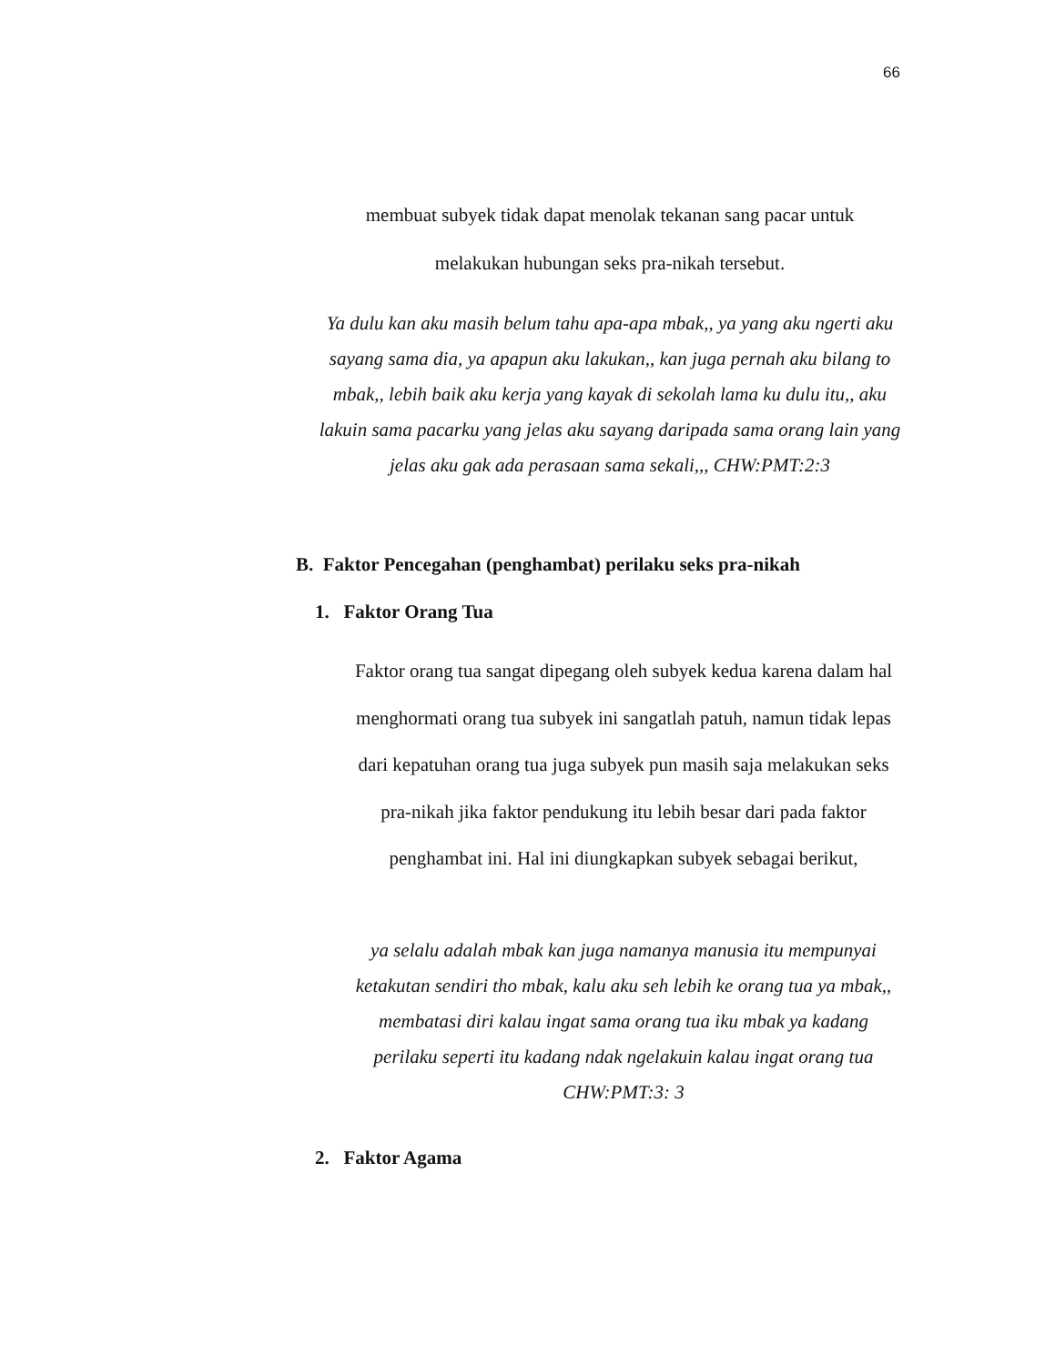66
membuat subyek tidak dapat menolak tekanan sang pacar untuk
melakukan hubungan seks pra-nikah tersebut.
Ya dulu kan aku masih belum tahu apa-apa mbak,, ya yang aku ngerti aku sayang sama dia, ya apapun aku lakukan,, kan juga pernah aku bilang to mbak,, lebih baik aku kerja yang kayak di sekolah lama ku dulu itu,, aku lakuin sama pacarku yang jelas aku sayang daripada sama orang lain yang jelas aku gak ada perasaan sama sekali,,, CHW:PMT:2:3
B. Faktor Pencegahan (penghambat) perilaku seks pra-nikah
1. Faktor Orang Tua
Faktor orang tua sangat dipegang oleh subyek kedua karena dalam hal menghormati orang tua subyek ini sangatlah patuh, namun tidak lepas dari kepatuhan orang tua juga subyek pun masih saja melakukan seks pra-nikah jika faktor pendukung itu lebih besar dari pada faktor penghambat ini. Hal ini diungkapkan subyek sebagai berikut,
ya selalu adalah mbak kan juga namanya manusia itu mempunyai ketakutan sendiri tho mbak, kalu aku seh lebih ke orang tua ya mbak,, membatasi diri kalau ingat sama orang tua iku mbak ya kadang perilaku seperti itu kadang ndak ngelakuin kalau ingat orang tua CHW:PMT:3: 3
2. Faktor Agama